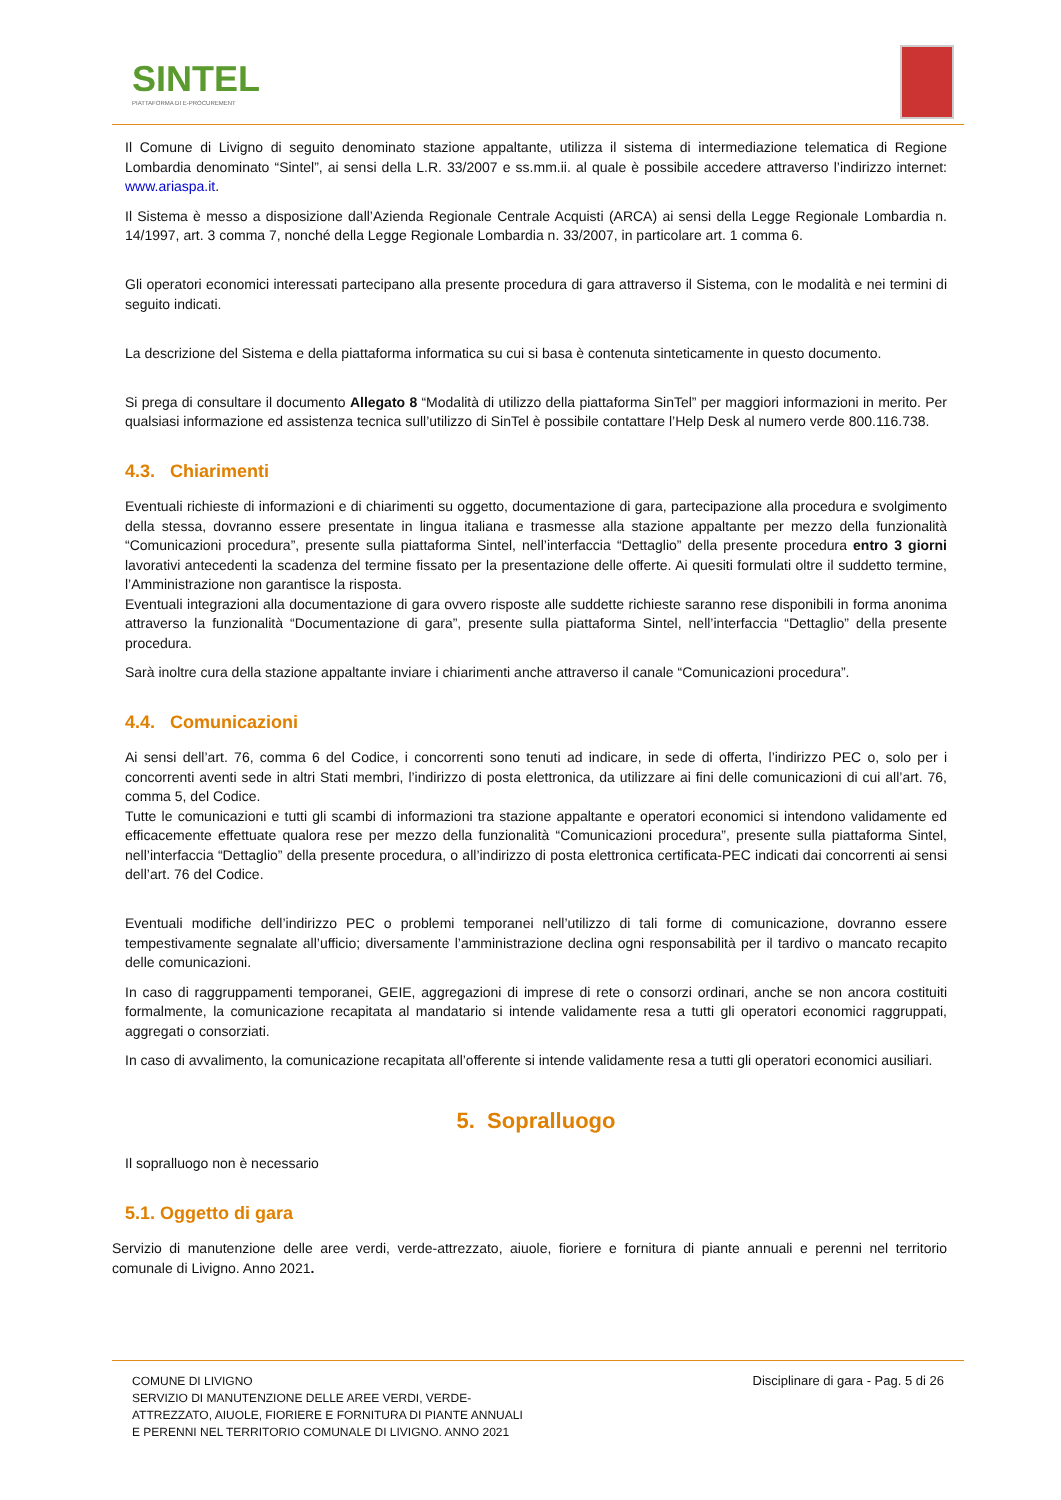SINTEL
PIATTAFORMA DI E-PROCUREMENT
Il Comune di Livigno di seguito denominato stazione appaltante, utilizza il sistema di intermediazione telematica di Regione Lombardia denominato “Sintel”, ai sensi della L.R. 33/2007 e ss.mm.ii. al quale è possibile accedere attraverso l’indirizzo internet: www.ariaspa.it.
Il Sistema è messo a disposizione dall’Azienda Regionale Centrale Acquisti (ARCA) ai sensi della Legge Regionale Lombardia n. 14/1997, art. 3 comma 7, nonché della Legge Regionale Lombardia n. 33/2007, in particolare art. 1 comma 6.
Gli operatori economici interessati partecipano alla presente procedura di gara attraverso il Sistema, con le modalità e nei termini di seguito indicati.
La descrizione del Sistema e della piattaforma informatica su cui si basa è contenuta sinteticamente in questo documento.
Si prega di consultare il documento Allegato 8 “Modalità di utilizzo della piattaforma SinTel” per maggiori informazioni in merito. Per qualsiasi informazione ed assistenza tecnica sull’utilizzo di SinTel è possibile contattare l’Help Desk al numero verde 800.116.738.
4.3. Chiarimenti
Eventuali richieste di informazioni e di chiarimenti su oggetto, documentazione di gara, partecipazione alla procedura e svolgimento della stessa, dovranno essere presentate in lingua italiana e trasmesse alla stazione appaltante per mezzo della funzionalità “Comunicazioni procedura”, presente sulla piattaforma Sintel, nell’interfaccia “Dettaglio” della presente procedura entro 3 giorni lavorativi antecedenti la scadenza del termine fissato per la presentazione delle offerte. Ai quesiti formulati oltre il suddetto termine, l’Amministrazione non garantisce la risposta.
Eventuali integrazioni alla documentazione di gara ovvero risposte alle suddette richieste saranno rese disponibili in forma anonima attraverso la funzionalità “Documentazione di gara”, presente sulla piattaforma Sintel, nell’interfaccia “Dettaglio” della presente procedura.
Sarà inoltre cura della stazione appaltante inviare i chiarimenti anche attraverso il canale “Comunicazioni procedura”.
4.4. Comunicazioni
Ai sensi dell’art. 76, comma 6 del Codice, i concorrenti sono tenuti ad indicare, in sede di offerta, l’indirizzo PEC o, solo per i concorrenti aventi sede in altri Stati membri, l’indirizzo di posta elettronica, da utilizzare ai fini delle comunicazioni di cui all’art. 76, comma 5, del Codice.
Tutte le comunicazioni e tutti gli scambi di informazioni tra stazione appaltante e operatori economici si intendono validamente ed efficacemente effettuate qualora rese per mezzo della funzionalità “Comunicazioni procedura”, presente sulla piattaforma Sintel, nell’interfaccia “Dettaglio” della presente procedura, o all’indirizzo di posta elettronica certificata-PEC indicati dai concorrenti ai sensi dell’art. 76 del Codice.
Eventuali modifiche dell’indirizzo PEC o problemi temporanei nell’utilizzo di tali forme di comunicazione, dovranno essere tempestivamente segnalate all’ufficio; diversamente l’amministrazione declina ogni responsabilità per il tardivo o mancato recapito delle comunicazioni.
In caso di raggruppamenti temporanei, GEIE, aggregazioni di imprese di rete o consorzi ordinari, anche se non ancora costituiti formalmente, la comunicazione recapitata al mandatario si intende validamente resa a tutti gli operatori economici raggruppati, aggregati o consorziati.
In caso di avvalimento, la comunicazione recapitata all’offerente si intende validamente resa a tutti gli operatori economici ausiliari.
5. Sopralluogo
Il sopralluogo non è necessario
5.1. Oggetto di gara
Servizio di manutenzione delle aree verdi, verde-attrezzato, aiuole, fioriere e fornitura di piante annuali e perenni nel territorio comunale di Livigno. Anno 2021.
COMUNE DI LIVIGNO
SERVIZIO DI MANUTENZIONE DELLE AREE VERDI, VERDE-ATTREZZATO, AIUOLE, FIORIERE E FORNITURA DI PIANTE ANNUALI E PERENNI NEL TERRITORIO COMUNALE DI LIVIGNO. ANNO 2021
Disciplinare di gara - Pag. 5 di 26